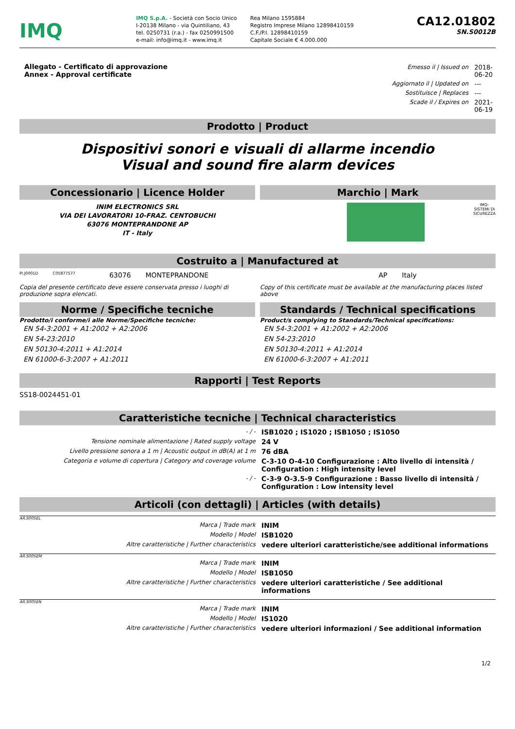IMQ
IMQ S.p.A. - Società con Socio Unico
I-20138 Milano - via Quintiliano, 43
tel. 0250731 (r.a.) - fax 0250991500
e-mail: info@imq.it - www.imq.it
Rea Milano 1595884
Registro Imprese Milano 12898410159
C.F./P.I. 12898410159
Capitale Sociale € 4.000.000
CA12.01802
SN.S0012B
Allegato - Certificato di approvazione
Annex - Approval certificate
| Emesso il / Issued on | 2018-06-20 |
| Aggiornato il / Updated on | --- |
| Sostituisce / Replaces | --- |
| Scade il / Expires on | 2021-06-19 |
Prodotto | Product
Dispositivi sonori e visuali di allarme incendio
Visual and sound fire alarm devices
Concessionario | Licence Holder
INIM ELECTRONICS SRL
VIA DEI LAVORATORI 10-FRAZ. CENTOBUCHI
63076 MONTEPRANDONE AP
IT - Italy
Marchio | Mark
IMQ-
SISTEMI DI
SICUREZZA
Costruito a | Manufactured at
PI.J0001D C05877577 63076 MONTEPRANDONE AP Italy
Copia del presente certificato deve essere conservata presso i luoghi di produzione sopra elencati.
Copy of this certificate must be available at the manufacturing places listed above
Norme / Specifiche tecniche
Prodotto/i conforme/i alle Norme/Specifiche tecniche:
EN 54-3:2001 + A1:2002 + A2:2006
EN 54-23:2010
EN 50130-4:2011 + A1:2014
EN 61000-6-3:2007 + A1:2011
Standards / Technical specifications
Product/s complying to Standards/Technical specifications:
EN 54-3:2001 + A1:2002 + A2:2006
EN 54-23:2010
EN 50130-4:2011 + A1:2014
EN 61000-6-3:2007 + A1:2011
Rapporti | Test Reports
SS18-0024451-01
Caratteristiche tecniche | Technical characteristics
| - / - | ISB1020 ; IS1020 ; ISB1050 ; IS1050 |
| Tensione nominale alimentazione / Rated supply voltage | 24 V |
| Livello pressione sonora a 1 m / Acoustic output in dB(A) at 1 m | 76 dBA |
| Categoria e volume di copertura / Category and coverage volume | C-3-10 O-4-10 Configurazione : Alto livello di intensità / Configuration : High intensity level |
| - / - | C-3-9 O-3.5-9 Configurazione : Basso livello di intensità / Configuration : Low intensity level |
Articoli (con dettagli) | Articles (with details)
AR.S005EL
| Marca / Trade mark | INIM |
| Modello / Model | ISB1020 |
| Altre caratteristiche / Further characteristics | vedere ulteriori caratteristiche/see additional informations |
AR.S005EM
| Marca / Trade mark | INIM |
| Modello / Model | ISB1050 |
| Altre caratteristiche / Further characteristics | vedere ulteriori caratteristiche / See additional informations |
AR.S005EN
| Marca / Trade mark | INIM |
| Modello / Model | IS1020 |
| Altre caratteristiche / Further characteristics | vedere ulteriori informazioni / See additional information |
1/2